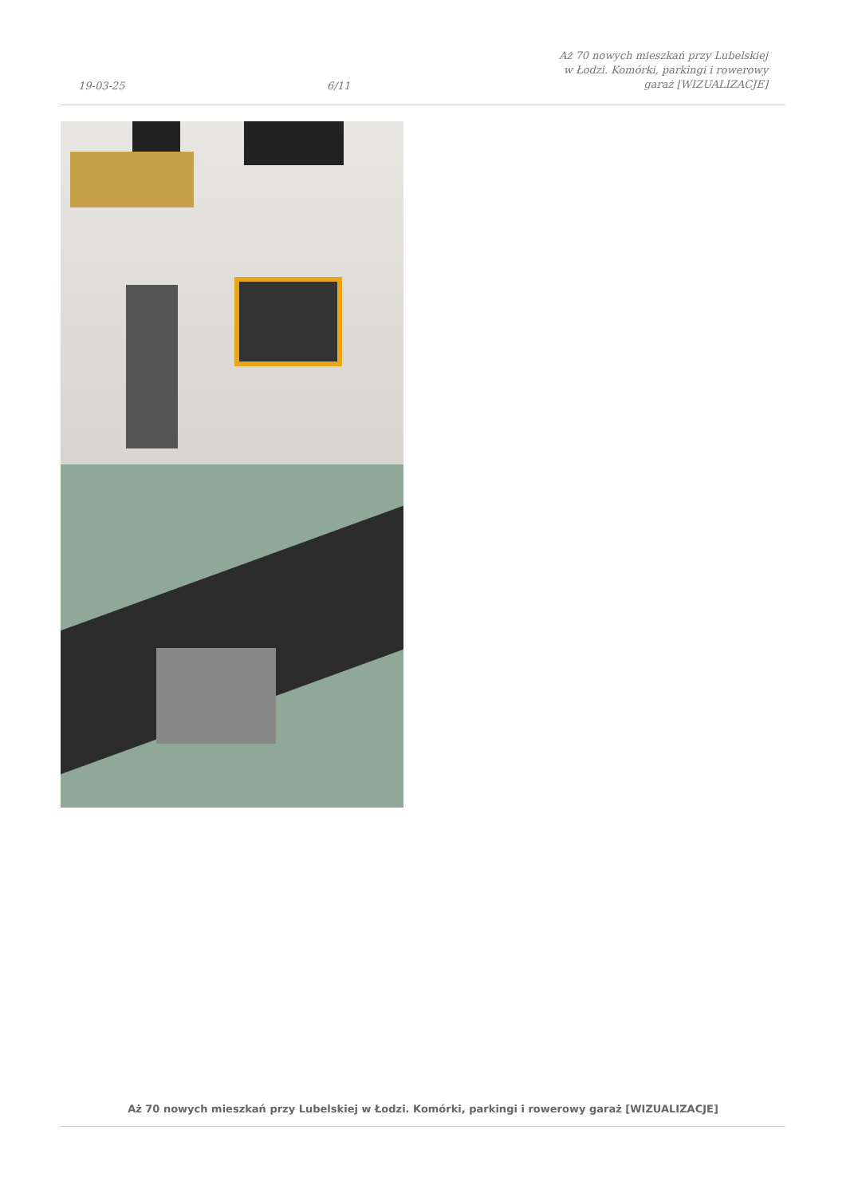19-03-25 6/11 Aż 70 nowych mieszkań przy Lubelskiej w Łodzi. Komórki, parkingi i rowerowy garaż [WIZUALIZACJE]
Aż 70 nowych mieszkań przy Lubelskiej w Łodzi. Komórki, parkingi i rowerowy garaż [WIZUALIZACJE]